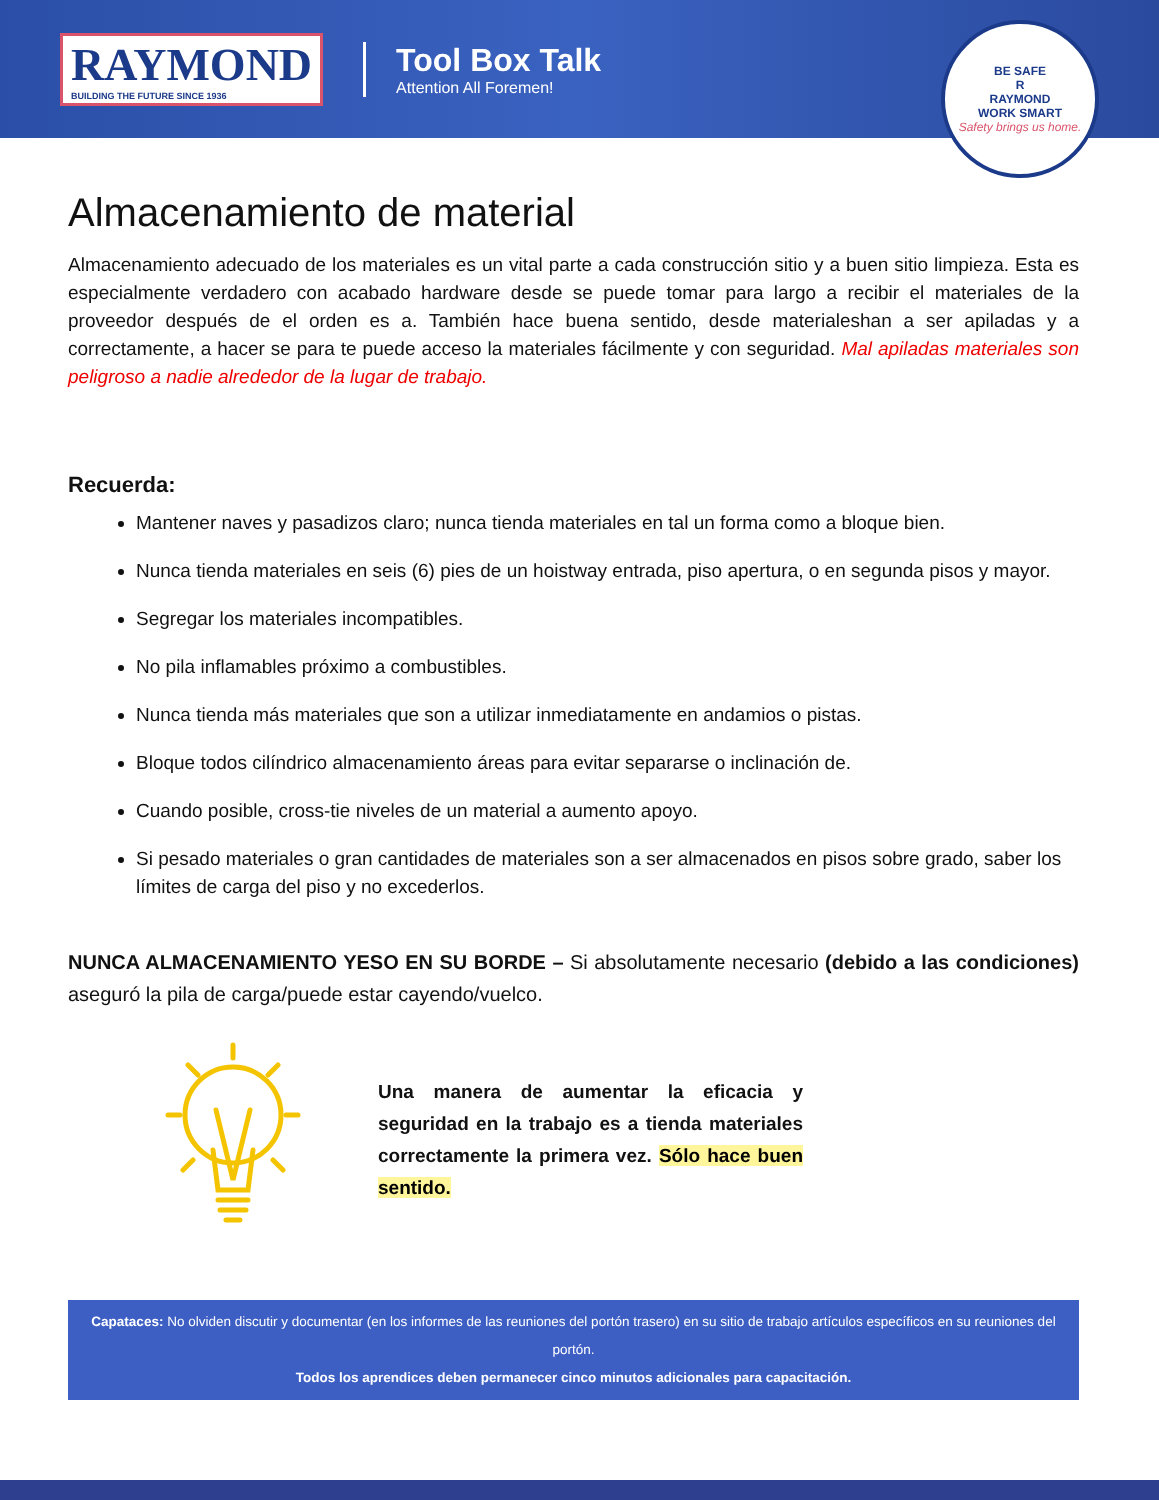RAYMOND
BUILDING THE FUTURE SINCE 1936
Tool Box Talk
Attention All Foremen!
BE SAFE
R
RAYMOND
WORK SMART
Safety brings us home.
Almacenamiento de material
Almacenamiento adecuado de los materiales es un vital parte a cada construcción sitio y a buen sitio limpieza. Esta es especialmente verdadero con acabado hardware desde se puede tomar para largo a recibir el materiales de la proveedor después de el orden es a. También hace buena sentido, desde materialeshan a ser apiladas y a correctamente, a hacer se para te puede acceso la materiales fácilmente y con seguridad. Mal apiladas materiales son peligroso a nadie alrededor de la lugar de trabajo.
Recuerda:
Mantener naves y pasadizos claro; nunca tienda materiales en tal un forma como a bloque bien.
Nunca tienda materiales en seis (6) pies de un hoistway entrada, piso apertura, o en segunda pisos y mayor.
Segregar los materiales incompatibles.
No pila inflamables próximo a combustibles.
Nunca tienda más materiales que son a utilizar inmediatamente en andamios o pistas.
Bloque todos cilíndrico almacenamiento áreas para evitar separarse o inclinación de.
Cuando posible, cross-tie niveles de un material a aumento apoyo.
Si pesado materiales o gran cantidades de materiales son a ser almacenados en pisos sobre grado, saber los límites de carga del piso y no excederlos.
NUNCA ALMACENAMIENTO YESO EN SU BORDE – Si absolutamente necesario (debido a las condiciones) aseguró la pila de carga/puede estar cayendo/vuelco.
Una manera de aumentar la eficacia y seguridad en la trabajo es a tienda materiales correctamente la primera vez. Sólo hace buen sentido.
Capataces: No olviden discutir y documentar (en los informes de las reuniones del portón trasero) en su sitio de trabajo artículos específicos en su reuniones del portón.
Todos los aprendices deben permanecer cinco minutos adicionales para capacitación.